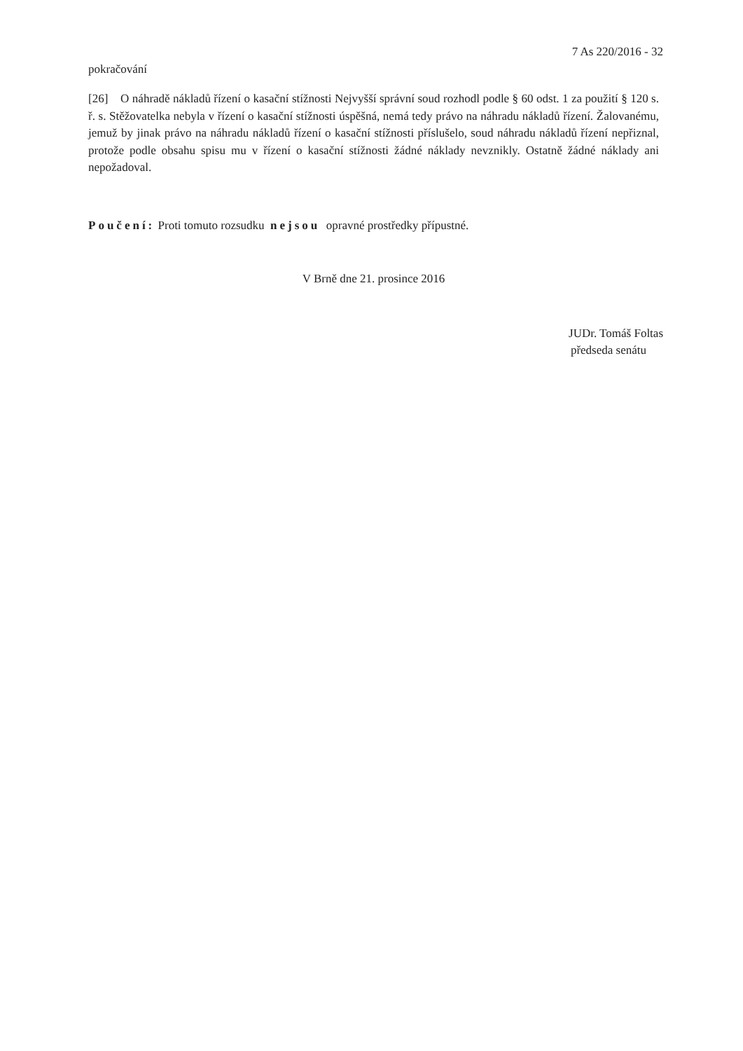7 As 220/2016 - 32
pokračování
[26] O náhradě nákladů řízení o kasační stížnosti Nejvyšší správní soud rozhodl podle § 60 odst. 1 za použití § 120 s. ř. s. Stěžovatelka nebyla v řízení o kasační stížnosti úspěšná, nemá tedy právo na náhradu nákladů řízení. Žalovanému, jemuž by jinak právo na náhradu nákladů řízení o kasační stížnosti příslušelo, soud náhradu nákladů řízení nepřiznal, protože podle obsahu spisu mu v řízení o kasační stížnosti žádné náklady nevznikly. Ostatně žádné náklady ani nepožadoval.
Poučení: Proti tomuto rozsudku nejsou opravné prostředky přípustné.
V Brně dne 21. prosince 2016
JUDr. Tomáš Foltas
předseda senátu